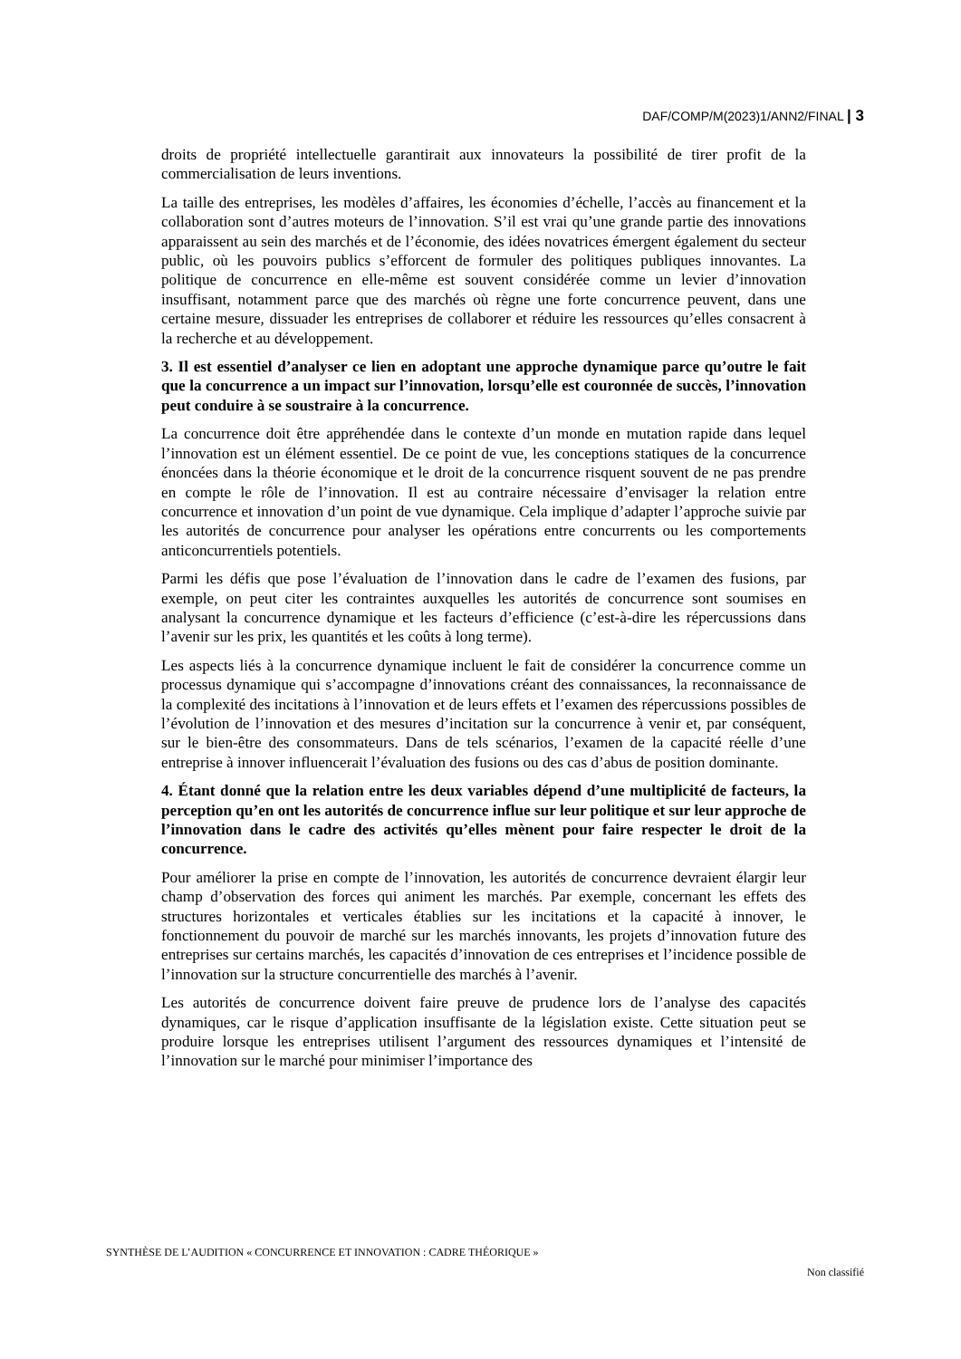DAF/COMP/M(2023)1/ANN2/FINAL | 3
droits de propriété intellectuelle garantirait aux innovateurs la possibilité de tirer profit de la commercialisation de leurs inventions.
La taille des entreprises, les modèles d’affaires, les économies d’échelle, l’accès au financement et la collaboration sont d’autres moteurs de l’innovation. S’il est vrai qu’une grande partie des innovations apparaissent au sein des marchés et de l’économie, des idées novatrices émergent également du secteur public, où les pouvoirs publics s’efforcent de formuler des politiques publiques innovantes. La politique de concurrence en elle-même est souvent considérée comme un levier d’innovation insuffisant, notamment parce que des marchés où règne une forte concurrence peuvent, dans une certaine mesure, dissuader les entreprises de collaborer et réduire les ressources qu’elles consacrent à la recherche et au développement.
3. Il est essentiel d’analyser ce lien en adoptant une approche dynamique parce qu’outre le fait que la concurrence a un impact sur l’innovation, lorsqu’elle est couronnée de succès, l’innovation peut conduire à se soustraire à la concurrence.
La concurrence doit être appréhendée dans le contexte d’un monde en mutation rapide dans lequel l’innovation est un élément essentiel. De ce point de vue, les conceptions statiques de la concurrence énoncées dans la théorie économique et le droit de la concurrence risquent souvent de ne pas prendre en compte le rôle de l’innovation. Il est au contraire nécessaire d’envisager la relation entre concurrence et innovation d’un point de vue dynamique. Cela implique d’adapter l’approche suivie par les autorités de concurrence pour analyser les opérations entre concurrents ou les comportements anticoncurrentiels potentiels.
Parmi les défis que pose l’évaluation de l’innovation dans le cadre de l’examen des fusions, par exemple, on peut citer les contraintes auxquelles les autorités de concurrence sont soumises en analysant la concurrence dynamique et les facteurs d’efficience (c’est-à-dire les répercussions dans l’avenir sur les prix, les quantités et les coûts à long terme).
Les aspects liés à la concurrence dynamique incluent le fait de considérer la concurrence comme un processus dynamique qui s’accompagne d’innovations créant des connaissances, la reconnaissance de la complexité des incitations à l’innovation et de leurs effets et l’examen des répercussions possibles de l’évolution de l’innovation et des mesures d’incitation sur la concurrence à venir et, par conséquent, sur le bien-être des consommateurs. Dans de tels scénarios, l’examen de la capacité réelle d’une entreprise à innover influencerait l’évaluation des fusions ou des cas d’abus de position dominante.
4. Étant donné que la relation entre les deux variables dépend d’une multiplicité de facteurs, la perception qu’en ont les autorités de concurrence influe sur leur politique et sur leur approche de l’innovation dans le cadre des activités qu’elles mènent pour faire respecter le droit de la concurrence.
Pour améliorer la prise en compte de l’innovation, les autorités de concurrence devraient élargir leur champ d’observation des forces qui animent les marchés. Par exemple, concernant les effets des structures horizontales et verticales établies sur les incitations et la capacité à innover, le fonctionnement du pouvoir de marché sur les marchés innovants, les projets d’innovation future des entreprises sur certains marchés, les capacités d’innovation de ces entreprises et l’incidence possible de l’innovation sur la structure concurrentielle des marchés à l’avenir.
Les autorités de concurrence doivent faire preuve de prudence lors de l’analyse des capacités dynamiques, car le risque d’application insuffisante de la législation existe. Cette situation peut se produire lorsque les entreprises utilisent l’argument des ressources dynamiques et l’intensité de l’innovation sur le marché pour minimiser l’importance des
SYNTHÈSE DE L’AUDITION « CONCURRENCE ET INNOVATION : CADRE THÉORIQUE »
Non classifié